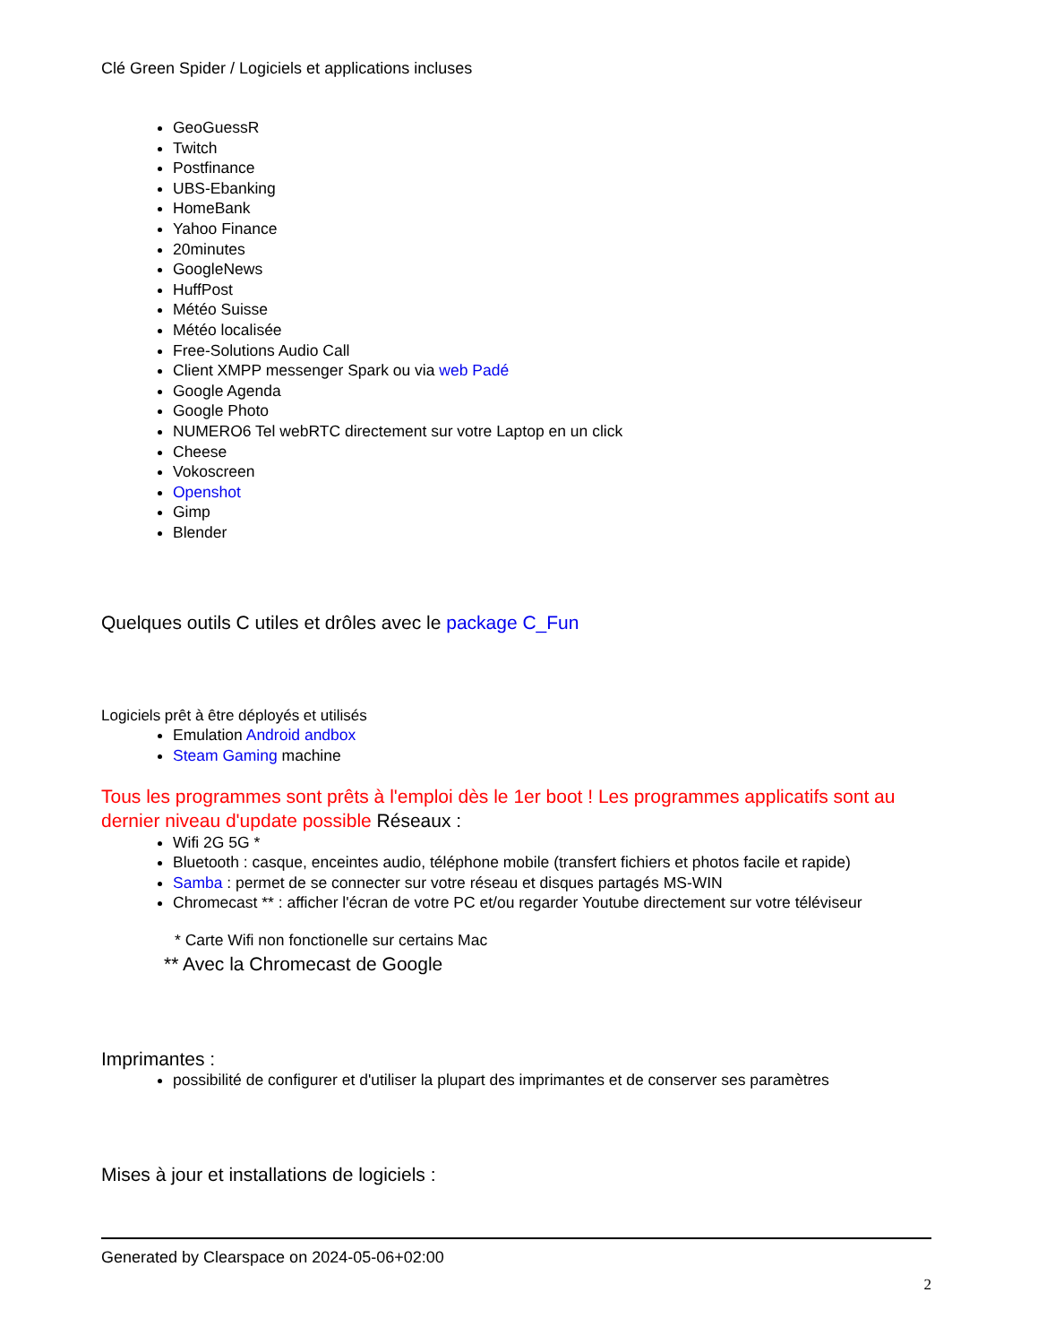Clé Green Spider / Logiciels et applications incluses
GeoGuessR
Twitch
Postfinance
UBS-Ebanking
HomeBank
Yahoo Finance
20minutes
GoogleNews
HuffPost
Météo Suisse
Météo localisée
Free-Solutions Audio Call
Client XMPP messenger Spark ou via web Padé
Google Agenda
Google Photo
NUMERO6 Tel webRTC directement sur votre Laptop en un click
Cheese
Vokoscreen
Openshot
Gimp
Blender
Quelques outils C utiles et drôles avec le package C_Fun
Logiciels prêt à être déployés et utilisés
Emulation Android andbox
Steam Gaming machine
Tous les programmes sont prêts à l'emploi dès le 1er boot ! Les programmes applicatifs sont au dernier niveau d'update possible Réseaux :
Wifi 2G 5G *
Bluetooth : casque, enceintes audio, téléphone mobile (transfert fichiers et photos facile et rapide)
Samba : permet de se connecter sur votre réseau et disques partagés MS-WIN
Chromecast ** : afficher l'écran de votre PC et/ou regarder Youtube directement sur votre téléviseur
* Carte Wifi non fonctionelle sur certains Mac
** Avec la Chromecast de Google
Imprimantes :
possibilité de configurer et d'utiliser la plupart des imprimantes et de conserver ses paramètres
Mises à jour et installations de logiciels :
Generated by Clearspace on 2024-05-06+02:00
2